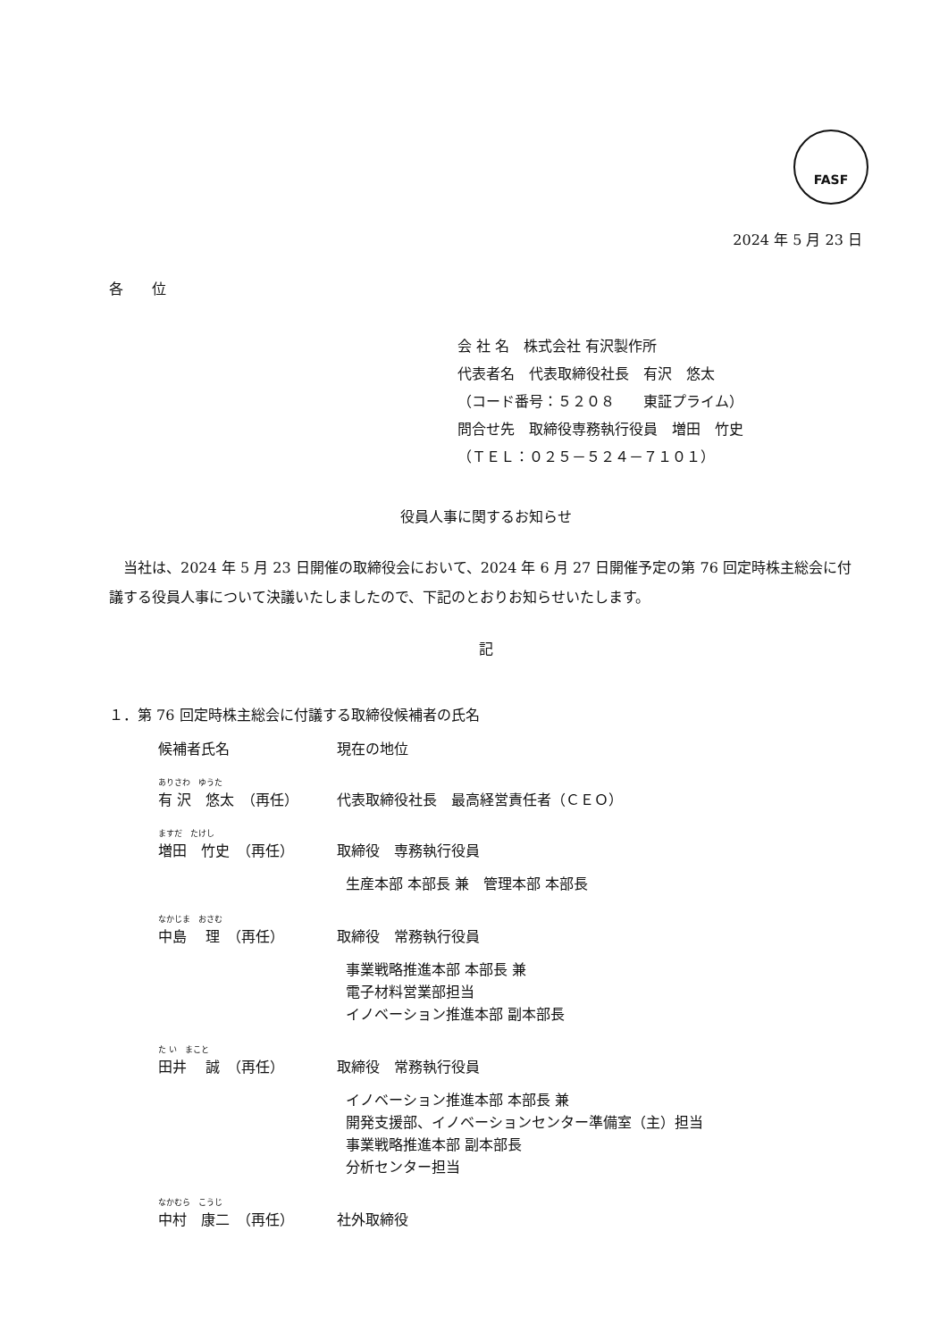FASF
2024 年 5 月 23 日
各　　位
会 社 名　株式会社 有沢製作所
代表者名　代表取締役社長　有沢　悠太
（コード番号：５２０８　　東証プライム）
問合せ先　取締役専務執行役員　増田　竹史
（ＴＥＬ：０２５－５２４－７１０１）
役員人事に関するお知らせ
当社は、2024 年 5 月 23 日開催の取締役会において、2024 年 6 月 27 日開催予定の第 76 回定時株主総会に付議する役員人事について決議いたしましたので、下記のとおりお知らせいたします。
記
１．第 76 回定時株主総会に付議する取締役候補者の氏名
候補者氏名 現在の地位
ありさわ　ゆうた
有 沢　悠太　（再任） 代表取締役社長　最高経営責任者（ＣＥＯ）
ますだ　たけし
増田　竹史　（再任） 取締役　専務執行役員
生産本部 本部長 兼　管理本部 本部長
なかじま　おさむ
中島　 理　（再任） 取締役　常務執行役員
事業戦略推進本部 本部長 兼
電子材料営業部担当
イノベーション推進本部 副本部長
た い　まこと
田井　 誠　（再任） 取締役　常務執行役員
イノベーション推進本部 本部長 兼
開発支援部、イノベーションセンター準備室（主）担当
事業戦略推進本部 副本部長
分析センター担当
なかむら　こうじ
中村　康二　（再任） 社外取締役